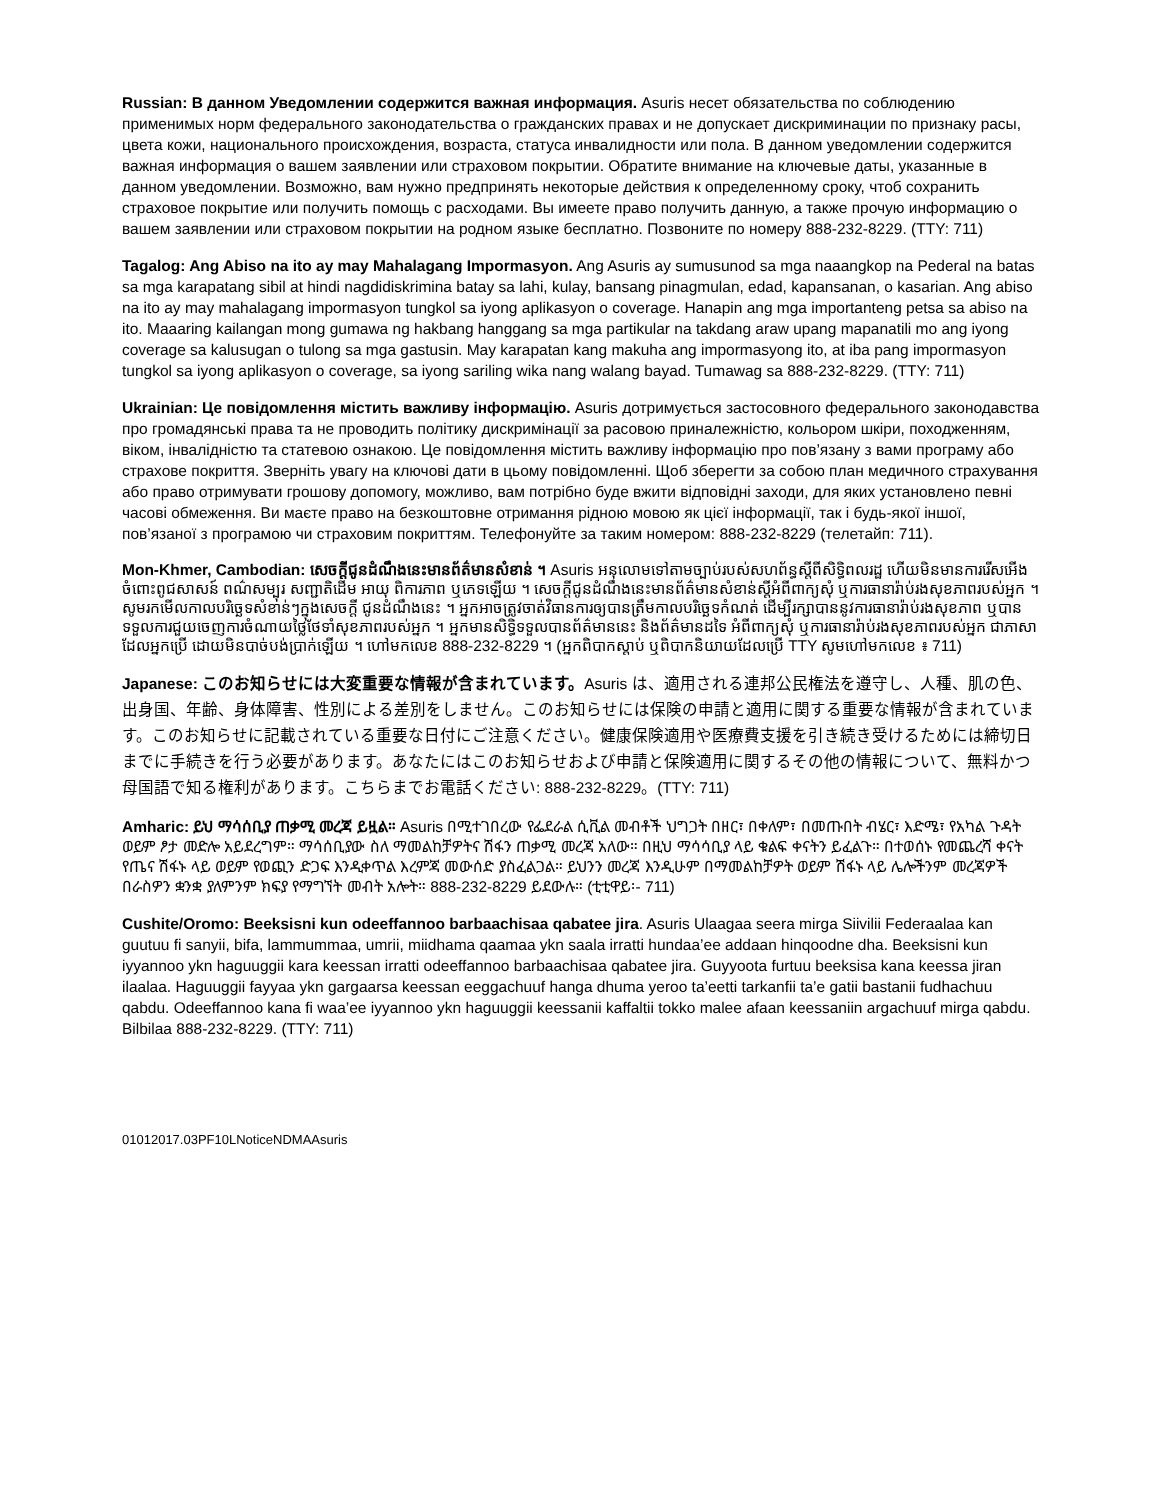Russian: В данном Уведомлении содержится важная информация. Asuris несет обязательства по соблюдению применимых норм федерального законодательства о гражданских правах и не допускает дискриминации по признаку расы, цвета кожи, национального происхождения, возраста, статуса инвалидности или пола. В данном уведомлении содержится важная информация о вашем заявлении или страховом покрытии. Обратите внимание на ключевые даты, указанные в данном уведомлении. Возможно, вам нужно предпринять некоторые действия к определенному сроку, чтоб сохранить страховое покрытие или получить помощь с расходами. Вы имеете право получить данную, а также прочую информацию о вашем заявлении или страховом покрытии на родном языке бесплатно. Позвоните по номеру 888-232-8229. (TTY: 711)
Tagalog: Ang Abiso na ito ay may Mahalagang Impormasyon. Ang Asuris ay sumusunod sa mga naaangkop na Pederal na batas sa mga karapatang sibil at hindi nagdidiskrimina batay sa lahi, kulay, bansang pinagmulan, edad, kapansanan, o kasarian. Ang abiso na ito ay may mahalagang impormasyon tungkol sa iyong aplikasyon o coverage. Hanapin ang mga importanteng petsa sa abiso na ito. Maaaring kailangan mong gumawa ng hakbang hanggang sa mga partikular na takdang araw upang mapanatili mo ang iyong coverage sa kalusugan o tulong sa mga gastusin. May karapatan kang makuha ang impormasyong ito, at iba pang impormasyon tungkol sa iyong aplikasyon o coverage, sa iyong sariling wika nang walang bayad. Tumawag sa 888-232-8229. (TTY: 711)
Ukrainian: Це повідомлення містить важливу інформацію. Asuris дотримується застосовного федерального законодавства про громадянські права та не проводить політику дискримінації за расовою приналежністю, кольором шкіри, походженням, віком, інвалідністю та статевою ознакою. Це повідомлення містить важливу інформацію про пов’язану з вами програму або страхове покриття. Зверніть увагу на ключові дати в цьому повідомленні. Щоб зберегти за собою план медичного страхування або право отримувати грошову допомогу, можливо, вам потрібно буде вжити відповідні заходи, для яких установлено певні часові обмеження. Ви маєте право на безкоштовне отримання рідною мовою як цієї інформації, так і будь-якої іншої, пов’язаної з програмою чи страховим покриттям. Телефонуйте за таким номером: 888-232-8229 (телетайп: 711).
Mon-Khmer, Cambodian: សេចក្តីជូនដំណឹងនេះមានព័ត៌មានសំខាន់ ។ Asuris អនុលោមទៅតាមច្បាប់របស់សហព័ន្ធស្តីពីសិទ្ធិពលរដ្ឋ ហើយមិនមានការរើសអើងចំពោះពូជសាសន៍ ពណ៌សម្បុរ សញ្ជាតិដើម អាយុ ពិការភាព ឬភេទឡើយ ។ សេចក្តីជូនដំណឹងនេះមានព័ត៌មានសំខាន់ស្តីអំពីពាក្យសុំ ឬការធានារ៉ាប់រងសុខភាពរបស់អ្នក ។ សូមរកមើលកាលបរិច្ឆេទសំខាន់ៗក្នុងសេចក្តី ជូនដំណឹងនេះ ។ អ្នកអាចត្រូវចាត់វិធានការឲ្យបានត្រឹមកាលបរិច្ឆេទកំណត់ ដើម្បីរក្សាបាននូវការធានារ៉ាប់រងសុខភាព ឬបានទទួលការជួយចេញការចំណាយថ្លៃថែទាំសុខភាពរបស់អ្នក ។ អ្នកមានសិទ្ធិទទួលបានព័ត៌មាននេះ និងព័ត៌មានដទៃ អំពីពាក្យសុំ ឬការធានារ៉ាប់រងសុខភាពរបស់អ្នក ជាភាសាដែលអ្នកប្រើ ដោយមិនបាច់បង់ប្រាក់ឡើយ ។ ហៅមកលេខ 888-232-8229 ។ (អ្នកពិបាកស្តាប់ ឬពិបាកនិយាយដែលប្រើ TTY សូមហៅមកលេខ ៖ 711)
Japanese: このお知らせには大変重要な情報が含まれています。Asuris は、適用される連邦公民権法を遵守し、人種、肌の色、出身国、年齢、身体障害、性別による差別をしません。このお知らせには保険の申請と適用に関する重要な情報が含まれています。このお知らせに記載されている重要な日付にご注意ください。健康保険適用や医療費支援を引き続き受けるためには締切日までに手続きを行う必要があります。あなたにはこのお知らせおよび申請と保険適用に関するその他の情報について、無料かつ母国語で知る権利があります。こちらまでお電話ください: 888-232-8229。(TTY: 711)
Amharic: ይህ ማሳሰቢያ ጠቃሚ መረጃ ይዟል። Asuris በሚተገበረው የፌደራል ሲቪል መብቶች ህግጋት በዘር፣ በቀለም፣ በመጡበት ብሄር፣ እድሜ፣ የአካል ጉዳት ወይም ፆታ መድሎ አይደረግም። ማሳሰቢያው ስለ ማመልከቻዎትና ሽፋን ጠቃሚ መረጃ አለው። በዚህ ማሳሳቢያ ላይ ቁልፍ ቀናትን ይፈልጉ። በተወሰኑ የመጨረሻ ቀናት የጤና ሽፋኑ ላይ ወይም የወጪን ድጋፍ እንዲቀጥል እረምጃ መውሰድ ያስፈልጋል። ይህንን መረጃ እንዲሁም በማመልከቻዎት ወይም ሽፋኑ ላይ ሌሎችንም መረጃዎች በራስዎን ቋንቋ ያለምንም ክፍያ የማግኘት መብት አሎት። 888-232-8229 ይደውሉ። (ቲቲዋይ፡- 711)
Cushite/Oromo: Beeksisni kun odeeffannoo barbaachisaa qabatee jira. Asuris Ulaagaa seera mirga Siivilii Federaalaa kan guutuu fi sanyii, bifa, lammummaa, umrii, miidhama qaamaa ykn saala irratti hundaa’ee addaan hinqoodne dha. Beeksisni kun iyyannoo ykn haguuggii kara keessan irratti odeeffannoo barbaachisaa qabatee jira. Guyyoota furtuu beeksisa kana keessa jiran ilaalaa. Haguuggii fayyaa ykn gargaarsa keessan eeggachuuf hanga dhuma yeroo ta’eetti tarkanfii ta’e gatii bastanii fudhachuu qabdu. Odeeffannoo kana fi waa’ee iyyannoo ykn haguuggii keessanii kaffaltii tokko malee afaan keessaniin argachuuf mirga qabdu. Bilbilaa 888-232-8229. (TTY: 711)
01012017.03PF10LNoticeNDMAAsuris